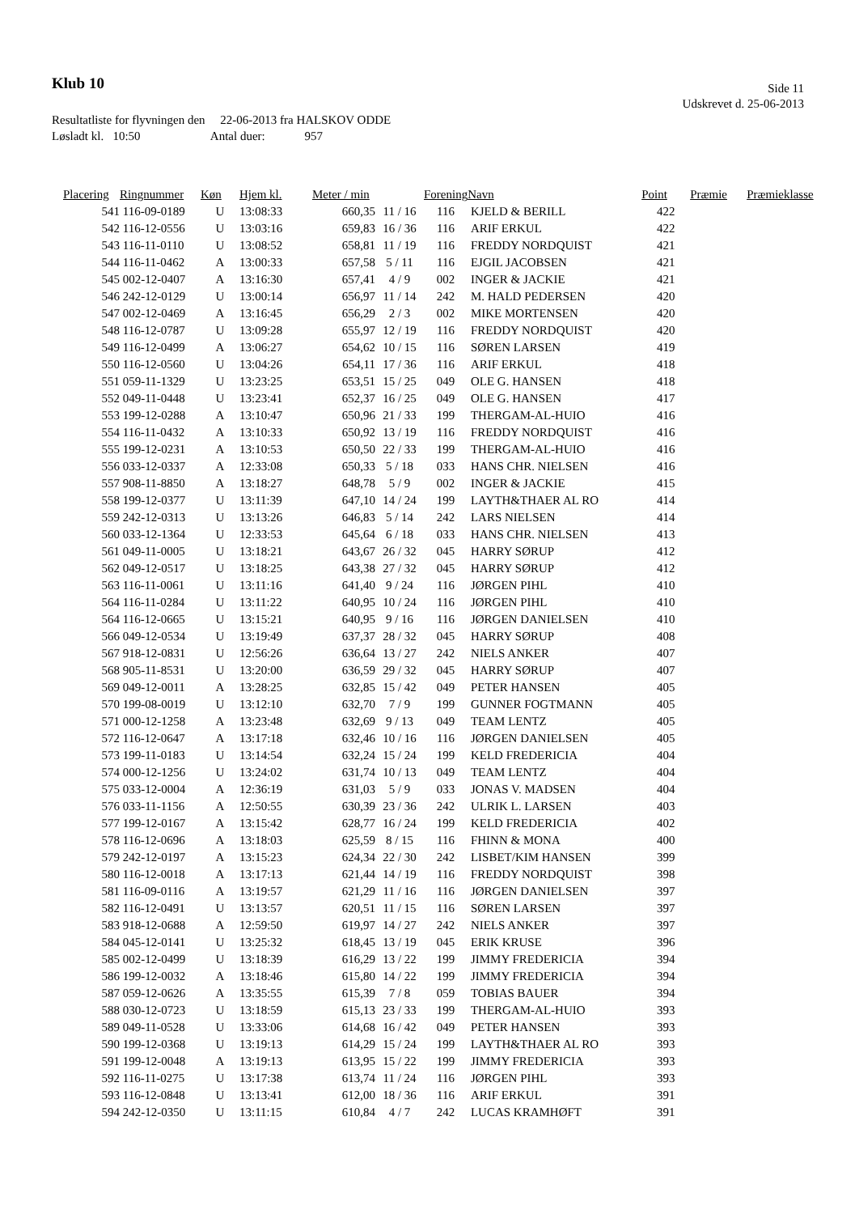Klub 10
Side 11
Udskrevet d. 25-06-2013
Resultatliste for flyvningen den 22-06-2013 fra HALSKOV ODDE
Løsladt kl. 10:50 Antal duer: 957
| Placering | Ringnummer | Køn | Hjem kl. | Meter / min | | Forening | Navn | Point | Præmie | Præmieklasse |
| --- | --- | --- | --- | --- | --- | --- | --- | --- | --- | --- |
| 541 | 116-09-0189 | U | 13:08:33 | 660,35 | 11 / 16 | 116 | KJELD & BERILL | 422 | | |
| 542 | 116-12-0556 | U | 13:03:16 | 659,83 | 16 / 36 | 116 | ARIF ERKUL | 422 | | |
| 543 | 116-11-0110 | U | 13:08:52 | 658,81 | 11 / 19 | 116 | FREDDY NORDQUIST | 421 | | |
| 544 | 116-11-0462 | A | 13:00:33 | 657,58 | 5 / 11 | 116 | EJGIL JACOBSEN | 421 | | |
| 545 | 002-12-0407 | A | 13:16:30 | 657,41 | 4 / 9 | 002 | INGER & JACKIE | 421 | | |
| 546 | 242-12-0129 | U | 13:00:14 | 656,97 | 11 / 14 | 242 | M. HALD PEDERSEN | 420 | | |
| 547 | 002-12-0469 | A | 13:16:45 | 656,29 | 2 / 3 | 002 | MIKE MORTENSEN | 420 | | |
| 548 | 116-12-0787 | U | 13:09:28 | 655,97 | 12 / 19 | 116 | FREDDY NORDQUIST | 420 | | |
| 549 | 116-12-0499 | A | 13:06:27 | 654,62 | 10 / 15 | 116 | SØREN LARSEN | 419 | | |
| 550 | 116-12-0560 | U | 13:04:26 | 654,11 | 17 / 36 | 116 | ARIF ERKUL | 418 | | |
| 551 | 059-11-1329 | U | 13:23:25 | 653,51 | 15 / 25 | 049 | OLE G. HANSEN | 418 | | |
| 552 | 049-11-0448 | U | 13:23:41 | 652,37 | 16 / 25 | 049 | OLE G. HANSEN | 417 | | |
| 553 | 199-12-0288 | A | 13:10:47 | 650,96 | 21 / 33 | 199 | THERGAM-AL-HUIO | 416 | | |
| 554 | 116-11-0432 | A | 13:10:33 | 650,92 | 13 / 19 | 116 | FREDDY NORDQUIST | 416 | | |
| 555 | 199-12-0231 | A | 13:10:53 | 650,50 | 22 / 33 | 199 | THERGAM-AL-HUIO | 416 | | |
| 556 | 033-12-0337 | A | 12:33:08 | 650,33 | 5 / 18 | 033 | HANS CHR. NIELSEN | 416 | | |
| 557 | 908-11-8850 | A | 13:18:27 | 648,78 | 5 / 9 | 002 | INGER & JACKIE | 415 | | |
| 558 | 199-12-0377 | U | 13:11:39 | 647,10 | 14 / 24 | 199 | LAYTH&THAER AL RO | 414 | | |
| 559 | 242-12-0313 | U | 13:13:26 | 646,83 | 5 / 14 | 242 | LARS NIELSEN | 414 | | |
| 560 | 033-12-1364 | U | 12:33:53 | 645,64 | 6 / 18 | 033 | HANS CHR. NIELSEN | 413 | | |
| 561 | 049-11-0005 | U | 13:18:21 | 643,67 | 26 / 32 | 045 | HARRY SØRUP | 412 | | |
| 562 | 049-12-0517 | U | 13:18:25 | 643,38 | 27 / 32 | 045 | HARRY SØRUP | 412 | | |
| 563 | 116-11-0061 | U | 13:11:16 | 641,40 | 9 / 24 | 116 | JØRGEN PIHL | 410 | | |
| 564 | 116-11-0284 | U | 13:11:22 | 640,95 | 10 / 24 | 116 | JØRGEN PIHL | 410 | | |
| 564 | 116-12-0665 | U | 13:15:21 | 640,95 | 9 / 16 | 116 | JØRGEN DANIELSEN | 410 | | |
| 566 | 049-12-0534 | U | 13:19:49 | 637,37 | 28 / 32 | 045 | HARRY SØRUP | 408 | | |
| 567 | 918-12-0831 | U | 12:56:26 | 636,64 | 13 / 27 | 242 | NIELS ANKER | 407 | | |
| 568 | 905-11-8531 | U | 13:20:00 | 636,59 | 29 / 32 | 045 | HARRY SØRUP | 407 | | |
| 569 | 049-12-0011 | A | 13:28:25 | 632,85 | 15 / 42 | 049 | PETER HANSEN | 405 | | |
| 570 | 199-08-0019 | U | 13:12:10 | 632,70 | 7 / 9 | 199 | GUNNER FOGTMANN | 405 | | |
| 571 | 000-12-1258 | A | 13:23:48 | 632,69 | 9 / 13 | 049 | TEAM LENTZ | 405 | | |
| 572 | 116-12-0647 | A | 13:17:18 | 632,46 | 10 / 16 | 116 | JØRGEN DANIELSEN | 405 | | |
| 573 | 199-11-0183 | U | 13:14:54 | 632,24 | 15 / 24 | 199 | KELD FREDERICIA | 404 | | |
| 574 | 000-12-1256 | U | 13:24:02 | 631,74 | 10 / 13 | 049 | TEAM LENTZ | 404 | | |
| 575 | 033-12-0004 | A | 12:36:19 | 631,03 | 5 / 9 | 033 | JONAS V. MADSEN | 404 | | |
| 576 | 033-11-1156 | A | 12:50:55 | 630,39 | 23 / 36 | 242 | ULRIK L. LARSEN | 403 | | |
| 577 | 199-12-0167 | A | 13:15:42 | 628,77 | 16 / 24 | 199 | KELD FREDERICIA | 402 | | |
| 578 | 116-12-0696 | A | 13:18:03 | 625,59 | 8 / 15 | 116 | FHINN & MONA | 400 | | |
| 579 | 242-12-0197 | A | 13:15:23 | 624,34 | 22 / 30 | 242 | LISBET/KIM HANSEN | 399 | | |
| 580 | 116-12-0018 | A | 13:17:13 | 621,44 | 14 / 19 | 116 | FREDDY NORDQUIST | 398 | | |
| 581 | 116-09-0116 | A | 13:19:57 | 621,29 | 11 / 16 | 116 | JØRGEN DANIELSEN | 397 | | |
| 582 | 116-12-0491 | U | 13:13:57 | 620,51 | 11 / 15 | 116 | SØREN LARSEN | 397 | | |
| 583 | 918-12-0688 | A | 12:59:50 | 619,97 | 14 / 27 | 242 | NIELS ANKER | 397 | | |
| 584 | 045-12-0141 | U | 13:25:32 | 618,45 | 13 / 19 | 045 | ERIK KRUSE | 396 | | |
| 585 | 002-12-0499 | U | 13:18:39 | 616,29 | 13 / 22 | 199 | JIMMY FREDERICIA | 394 | | |
| 586 | 199-12-0032 | A | 13:18:46 | 615,80 | 14 / 22 | 199 | JIMMY FREDERICIA | 394 | | |
| 587 | 059-12-0626 | A | 13:35:55 | 615,39 | 7 / 8 | 059 | TOBIAS BAUER | 394 | | |
| 588 | 030-12-0723 | U | 13:18:59 | 615,13 | 23 / 33 | 199 | THERGAM-AL-HUIO | 393 | | |
| 589 | 049-11-0528 | U | 13:33:06 | 614,68 | 16 / 42 | 049 | PETER HANSEN | 393 | | |
| 590 | 199-12-0368 | U | 13:19:13 | 614,29 | 15 / 24 | 199 | LAYTH&THAER AL RO | 393 | | |
| 591 | 199-12-0048 | A | 13:19:13 | 613,95 | 15 / 22 | 199 | JIMMY FREDERICIA | 393 | | |
| 592 | 116-11-0275 | U | 13:17:38 | 613,74 | 11 / 24 | 116 | JØRGEN PIHL | 393 | | |
| 593 | 116-12-0848 | U | 13:13:41 | 612,00 | 18 / 36 | 116 | ARIF ERKUL | 391 | | |
| 594 | 242-12-0350 | U | 13:11:15 | 610,84 | 4 / 7 | 242 | LUCAS KRAMHØFT | 391 | | |